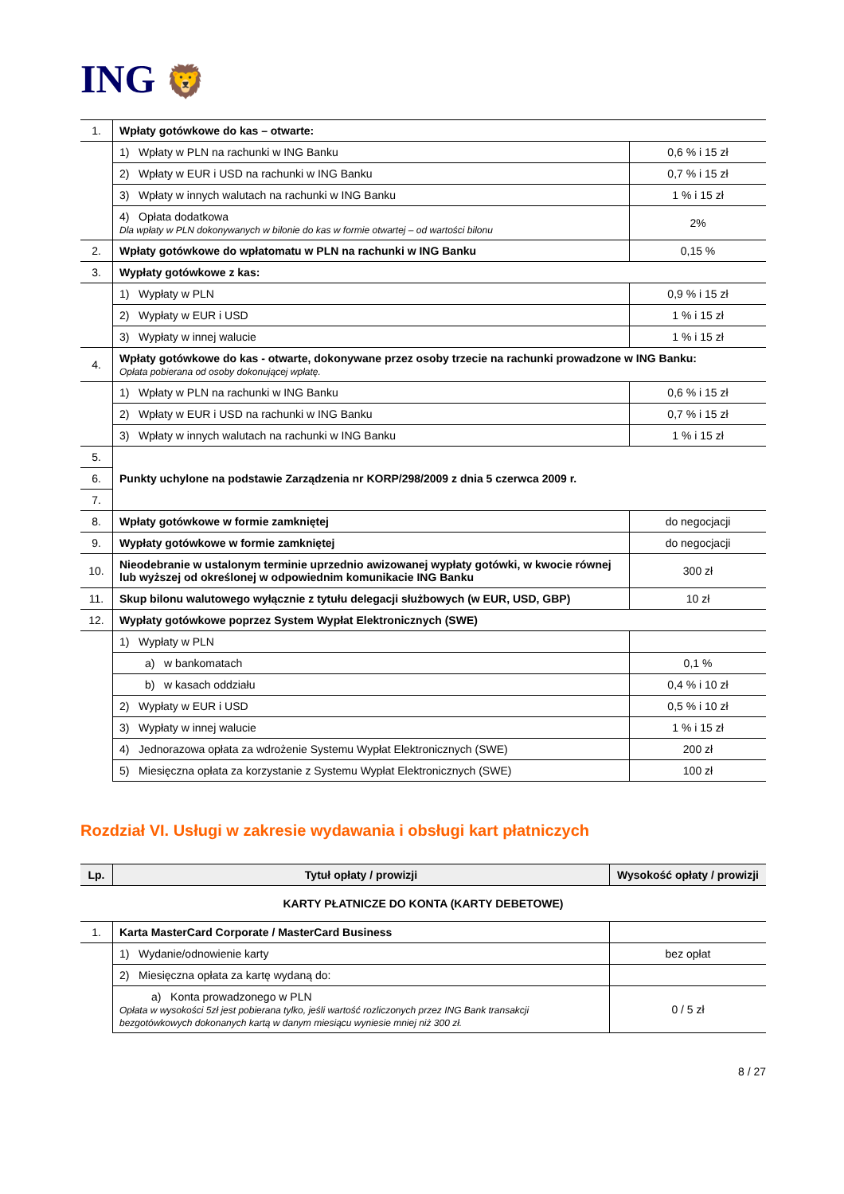ING 🦁
| 1. | Wpłaty gotówkowe do kas – otwarte: | |
| | 1) Wpłaty w PLN na rachunki w ING Banku | 0,6 % i 15 zł |
| | 2) Wpłaty w EUR i USD na rachunki w ING Banku | 0,7 % i 15 zł |
| | 3) Wpłaty w innych walutach na rachunki w ING Banku | 1 % i 15 zł |
| | 4) Opłata dodatkowa Dla wpłaty w PLN dokonywanych w bilonie do kas w formie otwartej – od wartości bilonu | 2% |
| 2. | Wpłaty gotówkowe do wpłatomatu w PLN na rachunki w ING Banku | 0,15 % |
| 3. | Wypłaty gotówkowe z kas: | |
| | 1) Wypłaty w PLN | 0,9 % i 15 zł |
| | 2) Wypłaty w EUR i USD | 1 % i 15 zł |
| | 3) Wypłaty w innej walucie | 1 % i 15 zł |
| 4. | Wpłaty gotówkowe do kas - otwarte, dokonywane przez osoby trzecie na rachunki prowadzone w ING Banku: Opłata pobierana od osoby dokonującej wpłatę. | |
| | 1) Wpłaty w PLN na rachunki w ING Banku | 0,6 % i 15 zł |
| | 2) Wpłaty w EUR i USD na rachunki w ING Banku | 0,7 % i 15 zł |
| | 3) Wpłaty w innych walutach na rachunki w ING Banku | 1 % i 15 zł |
| 5. | Punkty uchylone na podstawie Zarządzenia nr KORP/298/2009 z dnia 5 czerwca 2009 r. | |
| 6. | | |
| 7. | | |
| 8. | Wpłaty gotówkowe w formie zamkniętej | do negocjacji |
| 9. | Wypłaty gotówkowe w formie zamkniętej | do negocjacji |
| 10. | Nieodebranie w ustalonym terminie uprzednio awizowanej wypłaty gotówki, w kwocie równej lub wyższej od określonej w odpowiednim komunikacie ING Banku | 300 zł |
| 11. | Skup bilonu walutowego wyłącznie z tytułu delegacji służbowych (w EUR, USD, GBP) | 10 zł |
| 12. | Wypłaty gotówkowe poprzez System Wypłat Elektronicznych (SWE) | |
| | 1) Wypłaty w PLN | |
| | a) w bankomatach | 0,1 % |
| | b) w kasach oddziału | 0,4 % i 10 zł |
| | 2) Wypłaty w EUR i USD | 0,5 % i 10 zł |
| | 3) Wypłaty w innej walucie | 1 % i 15 zł |
| | 4) Jednorazowa opłata za wdrożenie Systemu Wypłat Elektronicznych (SWE) | 200 zł |
| | 5) Miesięczna opłata za korzystanie z Systemu Wypłat Elektronicznych (SWE) | 100 zł |
Rozdział VI. Usługi w zakresie wydawania i obsługi kart płatniczych
| Lp. | Tytuł opłaty / prowizji | Wysokość opłaty / prowizji |
| --- | --- | --- |
| KARTY PŁATNICZE DO KONTA (KARTY DEBETOWE) | | |
| 1. | Karta MasterCard Corporate / MasterCard Business | |
| | 1) Wydanie/odnowienie karty | bez opłat |
| | 2) Miesięczna opłata za kartę wydaną do: | |
| | a) Konta prowadzonego w PLN Opłata w wysokości 5zł jest pobierana tylko, jeśli wartość rozliczonych przez ING Bank transakcji bezgotówkowych dokonanych kartą w danym miesiącu wyniesie mniej niż 300 zł. | 0 / 5 zł |
8 / 27